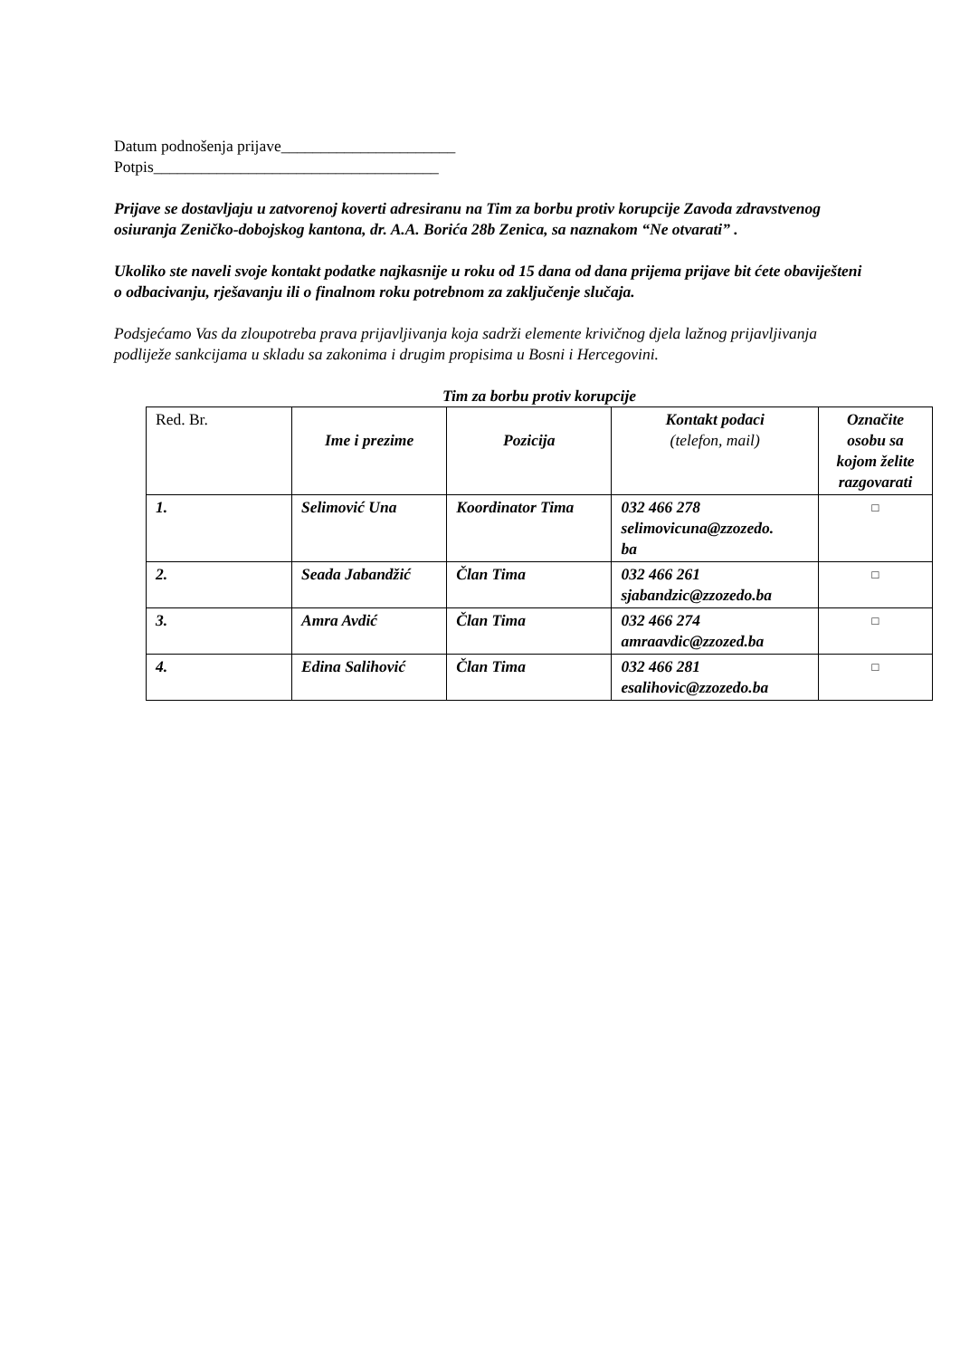Datum podnošenja prijave______________________
Potpis____________________________________
Prijave se dostavljaju u zatvorenoj koverti adresiranu na Tim za borbu protiv korupcije Zavoda zdravstvenog osiuranja Zeničko-dobojskog kantona, dr. A.A. Borića 28b Zenica, sa naznakom “Ne otvarati” .
Ukoliko ste naveli svoje kontakt podatke najkasnije u roku od 15 dana od dana prijema prijave bit ćete obaviješteni o odbacivanju, rješavanju ili o finalnom roku potrebnom za zaključenje slučaja.
Podsjećamo Vas da zloupotreba prava prijavljivanja koja sadrži elemente krivičnog djela lažnog prijavljivanja podliježe sankcijama u skladu sa zakonima i drugim propisima u Bosni i Hercegovini.
Tim za borbu protiv korupcije
| Red. Br. | Ime i prezime | Pozicija | Kontakt podaci (telefon, mail) | Označite osobu sa kojom želite razgovarati |
| --- | --- | --- | --- | --- |
| 1. | Selimović Una | Koordinator Tima | 032 466 278 selimovicuna@zzozedo. ba | □ |
| 2. | Seada Jabandžić | Član Tima | 032 466 261 sjabandzic@zzozedo.ba | □ |
| 3. | Amra Avdić | Član Tima | 032 466 274 amraavdic@zzozed.ba | □ |
| 4. | Edina Salihović | Član Tima | 032 466 281 esalihovic@zzozedo.ba | □ |